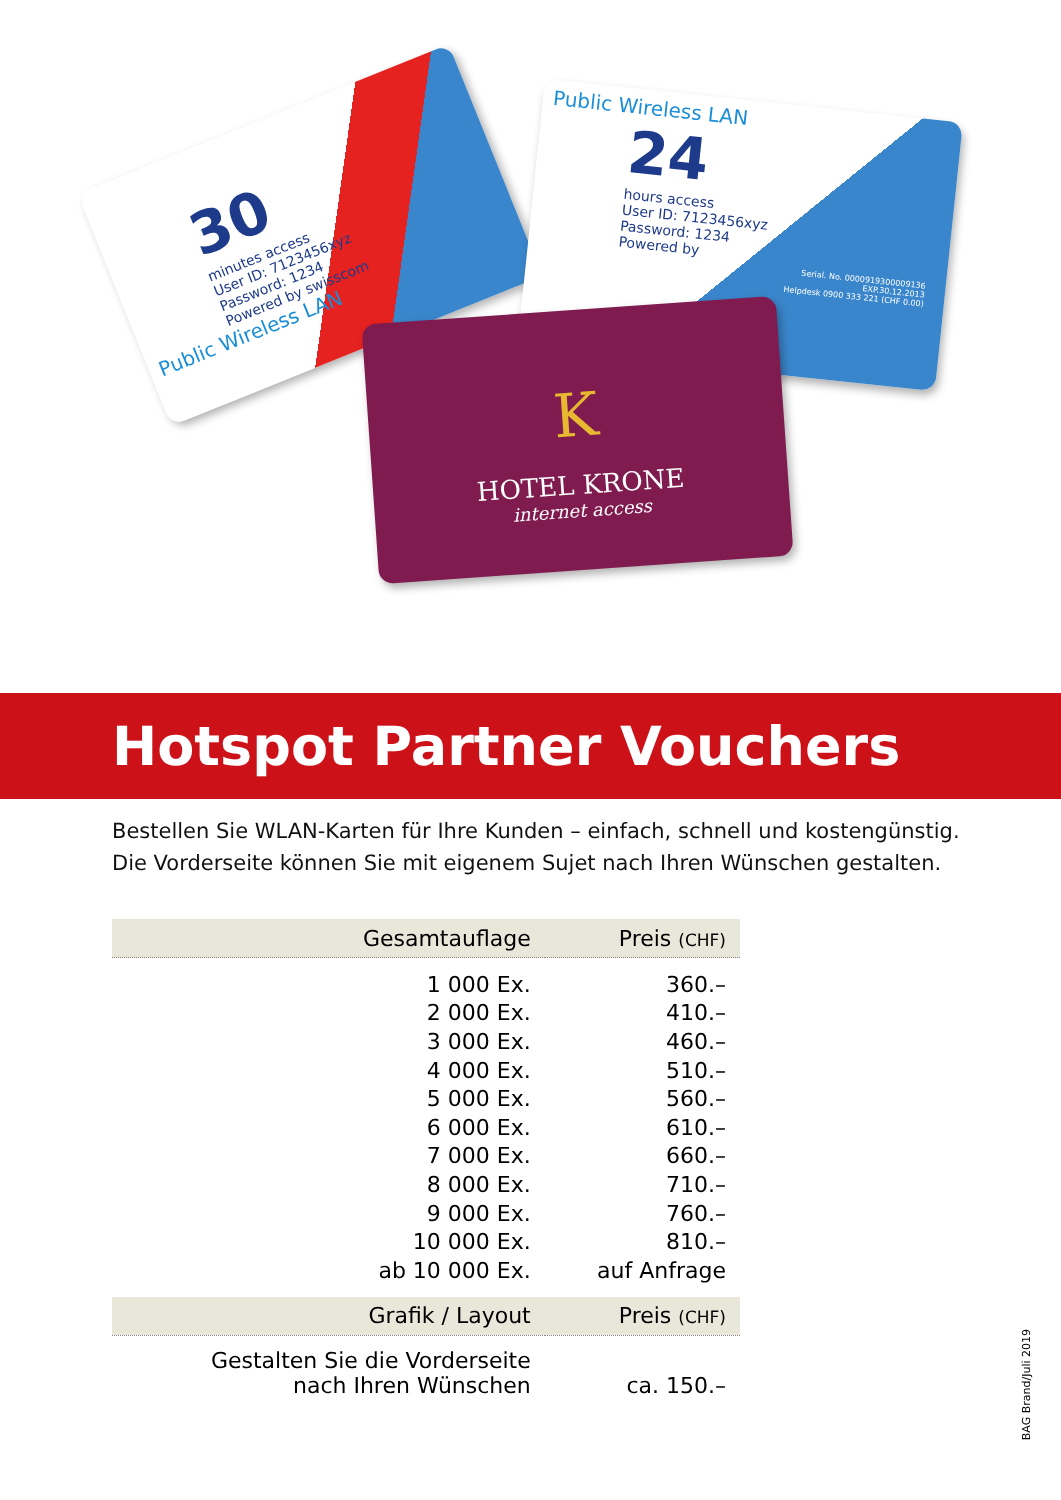30
minutes access
User ID: 7123456xyz
Password: 1234
Powered by swisscom
Public Wireless LAN
Public Wireless LAN
24
hours access
User ID: 7123456xyz
Password: 1234
Powered by
Serial. No. 0000919300009136
EXP.30.12.2013
Helpdesk 0900 333 221 (CHF 0.00)
K
HOTEL KRONE
internet access
Hotspot Partner Vouchers
Bestellen Sie WLAN-Karten für Ihre Kunden – einfach, schnell und kostengünstig.
Die Vorderseite können Sie mit eigenem Sujet nach Ihren Wünschen gestalten.
| Gesamtauflage | Preis (CHF) |
| --- | --- |
| 1 000 Ex. | 360.– |
| 2 000 Ex. | 410.– |
| 3 000 Ex. | 460.– |
| 4 000 Ex. | 510.– |
| 5 000 Ex. | 560.– |
| 6 000 Ex. | 610.– |
| 7 000 Ex. | 660.– |
| 8 000 Ex. | 710.– |
| 9 000 Ex. | 760.– |
| 10 000 Ex. | 810.– |
| ab 10 000 Ex. | auf Anfrage |
| Grafik / Layout | Preis (CHF) |
| Gestalten Sie die Vorderseite nach Ihren Wünschen | ca. 150.– |
BAG Brand/Juli 2019